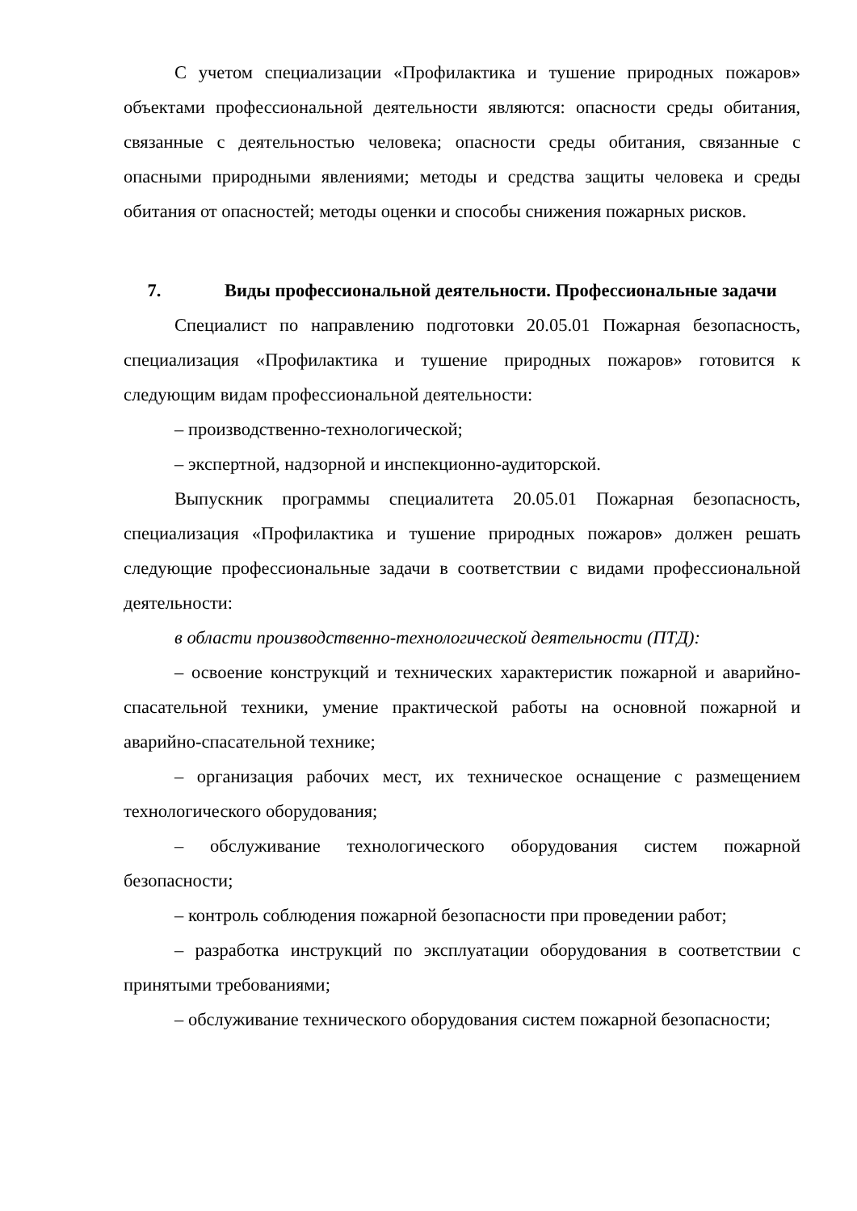С учетом специализации «Профилактика и тушение природных пожаров» объектами профессиональной деятельности являются: опасности среды обитания, связанные с деятельностью человека; опасности среды обитания, связанные с опасными природными явлениями; методы и средства защиты человека и среды обитания от опасностей; методы оценки и способы снижения пожарных рисков.
7. Виды профессиональной деятельности. Профессиональные задачи
Специалист по направлению подготовки 20.05.01 Пожарная безопасность, специализация «Профилактика и тушение природных пожаров» готовится к следующим видам профессиональной деятельности:
– производственно-технологической;
– экспертной, надзорной и инспекционно-аудиторской.
Выпускник программы специалитета 20.05.01 Пожарная безопасность, специализация «Профилактика и тушение природных пожаров» должен решать следующие профессиональные задачи в соответствии с видами профессиональной деятельности:
в области производственно-технологической деятельности (ПТД):
– освоение конструкций и технических характеристик пожарной и аварийно-спасательной техники, умение практической работы на основной пожарной и аварийно-спасательной технике;
– организация рабочих мест, их техническое оснащение с размещением технологического оборудования;
– обслуживание технологического оборудования систем пожарной безопасности;
– контроль соблюдения пожарной безопасности при проведении работ;
– разработка инструкций по эксплуатации оборудования в соответствии с принятыми требованиями;
– обслуживание технического оборудования систем пожарной безопасности;